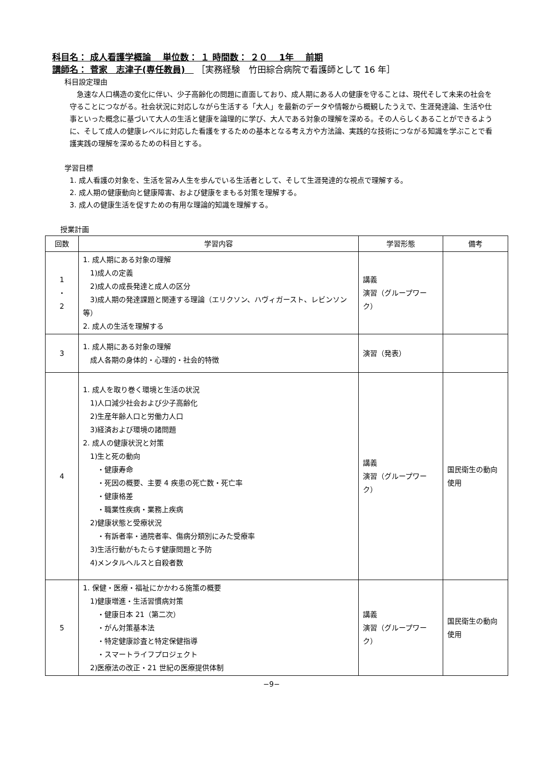科目名： 成人看護学概論　 単位数： １ 時間数： ２０　 1年　 前期
講師名： 菅家　志津子(専任教員)　 ［実務経験　竹田綜合病院で看護師として 16 年］
科目設定理由
　急速な人口構造の変化に伴い、少子高齢化の問題に直面しており、成人期にある人の健康を守ることは、現代そして未来の社会を守ることにつながる。社会状況に対応しながら生活する「大人」を最新のデータや情報から概観したうえで、生涯発達論、生活や仕事といった概念に基づいて大人の生活と健康を論理的に学び、大人である対象の理解を深める。その人らしくあることができるように、そして成人の健康レベルに対応した看護をするための基本となる考え方や方法論、実践的な技術につながる知識を学ぶことで看護実践の理解を深めるための科目とする。
学習目標
1. 成人看護の対象を、生活を営み人生を歩んでいる生活者として、そして生涯発達的な視点で理解する。
2. 成人期の健康動向と健康障害、および健康をまもる対策を理解する。
3. 成人の健康生活を促すための有用な理論的知識を理解する。
授業計画
| 回数 | 学習内容 | 学習形態 | 備考 |
| --- | --- | --- | --- |
| 1 ・ 2 | 1. 成人期にある対象の理解 1)成人の定義 2)成人の成長発達と成人の区分 3)成人期の発達課題と関連する理論（エリクソン、ハヴィガースト、レビンソン等） 2. 成人の生活を理解する | 講義 演習（グループワーク） | |
| 3 | 1. 成人期にある対象の理解 成人各期の身体的・心理的・社会的特徴 | 演習（発表） | |
| 4 | 1. 成人を取り巻く環境と生活の状況 1)人口減少社会および少子高齢化 2)生産年齢人口と労働力人口 3)経済および環境の諸問題 2. 成人の健康状況と対策 1)生と死の動向 ・健康寿命 ・死因の概要、主要 4 疾患の死亡数・死亡率 ・健康格差 ・職業性疾病・業務上疾病 2)健康状態と受療状況 ・有訴者率・通院者率、傷病分類別にみた受療率 3)生活行動がもたらす健康問題と予防 4)メンタルヘルスと自殺者数 | 講義 演習（グループワーク） | 国民衛生の動向 使用 |
| 5 | 1. 保健・医療・福祉にかかわる施策の概要 1)健康増進・生活習慣病対策 ・健康日本 21（第二次） ・がん対策基本法 ・特定健康診査と特定保健指導 ・スマートライフプロジェクト 2)医療法の改正・21 世紀の医療提供体制 | 講義 演習（グループワーク） | 国民衛生の動向 使用 |
−9−